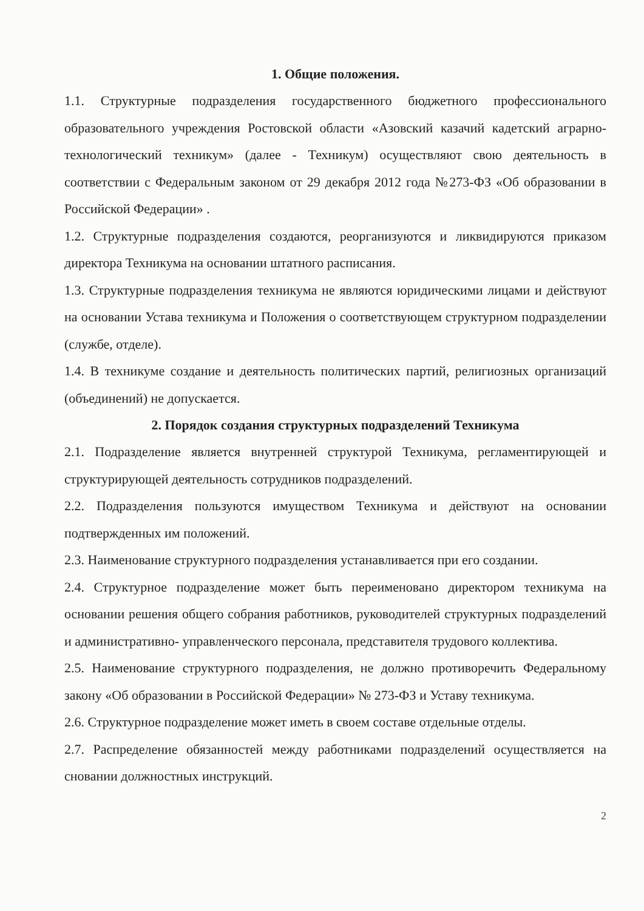1. Общие положения.
1.1. Структурные подразделения государственного бюджетного профессионального образовательного учреждения Ростовской области «Азовский казачий кадетский аграрно-технологический техникум» (далее - Техникум) осуществляют свою деятельность в соответствии с Федеральным законом от 29 декабря 2012 года №273-ФЗ «Об образовании в Российской Федерации» .
1.2. Структурные подразделения создаются, реорганизуются и ликвидируются приказом директора Техникума на основании штатного расписания.
1.3. Структурные подразделения техникума не являются юридическими лицами и действуют на основании Устава техникума и Положения о соответствующем структурном подразделении (службе, отделе).
1.4. В техникуме создание и деятельность политических партий, религиозных организаций (объединений) не допускается.
2. Порядок создания структурных подразделений Техникума
2.1. Подразделение является внутренней структурой Техникума, регламентирующей и структурирующей деятельность сотрудников подразделений.
2.2. Подразделения пользуются имуществом Техникума и действуют на основании подтвержденных им положений.
2.3. Наименование структурного подразделения устанавливается при его создании.
2.4. Структурное подразделение может быть переименовано директором техникума на основании решения общего собрания работников, руководителей структурных подразделений и административно- управленческого персонала, представителя трудового коллектива.
2.5. Наименование структурного подразделения, не должно противоречить Федеральному закону «Об образовании в Российской Федерации» № 273-ФЗ и Уставу техникума.
2.6. Структурное подразделение может иметь в своем составе отдельные отделы.
2.7. Распределение обязанностей между работниками подразделений осуществляется на сновании должностных инструкций.
2